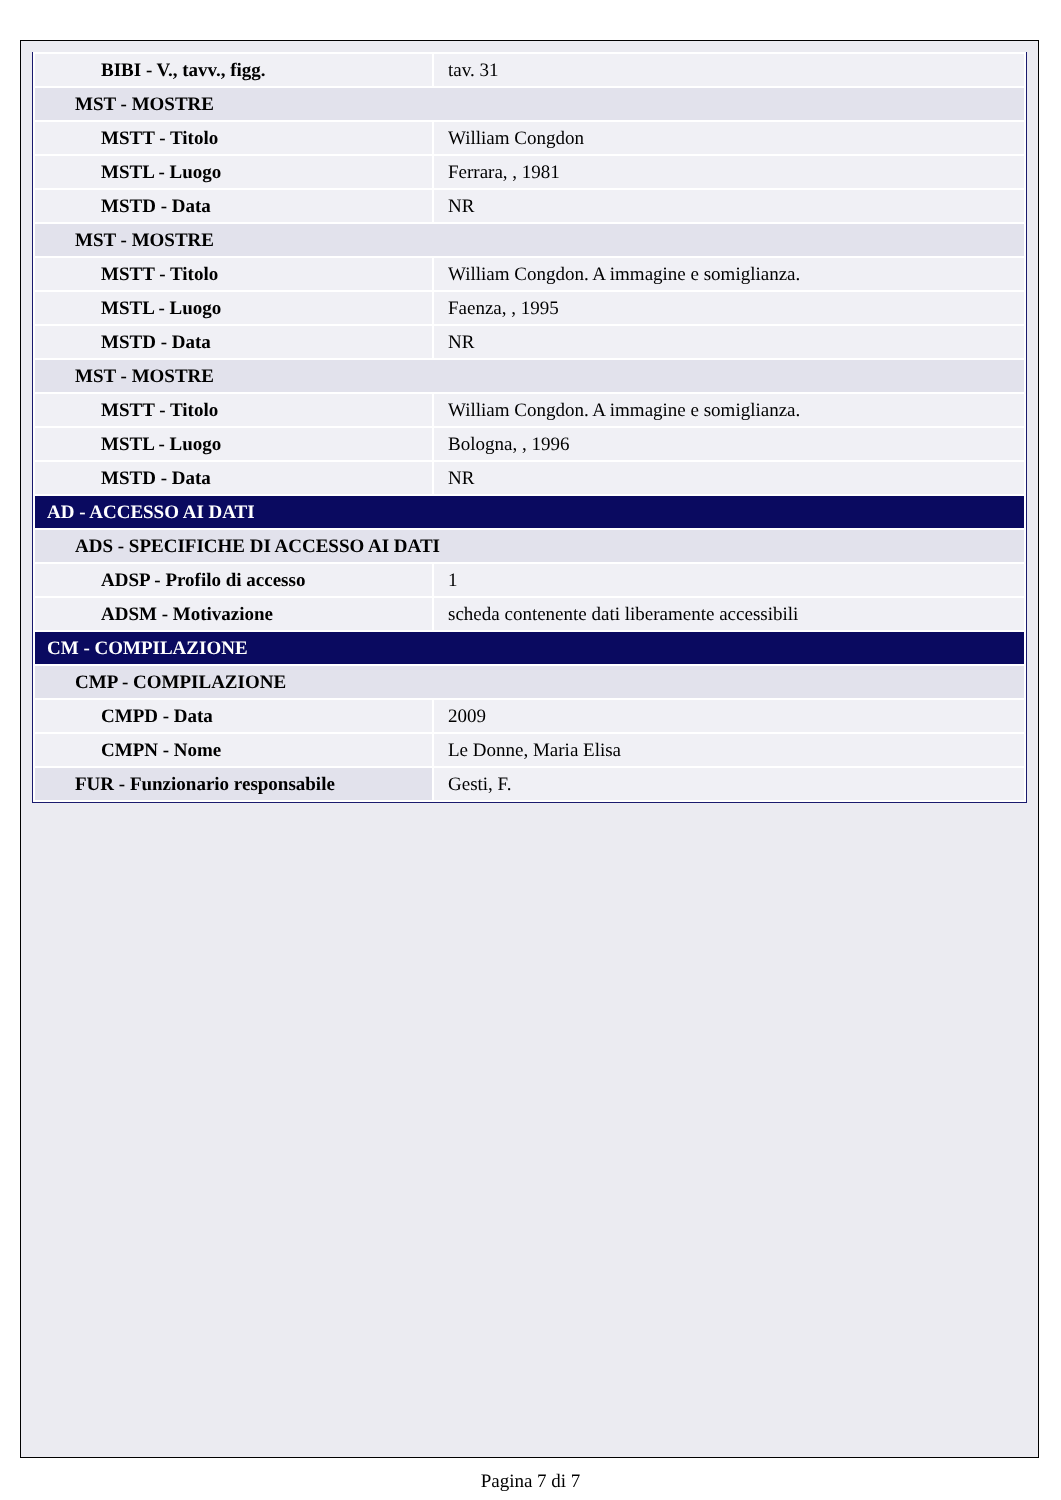| BIBI - V., tavv., figg. | tav. 31 |
| MST - MOSTRE | |
| MSTT - Titolo | William Congdon |
| MSTL - Luogo | Ferrara, , 1981 |
| MSTD - Data | NR |
| MST - MOSTRE | |
| MSTT - Titolo | William Congdon. A immagine e somiglianza. |
| MSTL - Luogo | Faenza, , 1995 |
| MSTD - Data | NR |
| MST - MOSTRE | |
| MSTT - Titolo | William Congdon. A immagine e somiglianza. |
| MSTL - Luogo | Bologna, , 1996 |
| MSTD - Data | NR |
| AD - ACCESSO AI DATI | |
| ADS - SPECIFICHE DI ACCESSO AI DATI | |
| ADSP - Profilo di accesso | 1 |
| ADSM - Motivazione | scheda contenente dati liberamente accessibili |
| CM - COMPILAZIONE | |
| CMP - COMPILAZIONE | |
| CMPD - Data | 2009 |
| CMPN - Nome | Le Donne, Maria Elisa |
| FUR - Funzionario responsabile | Gesti, F. |
Pagina 7 di 7